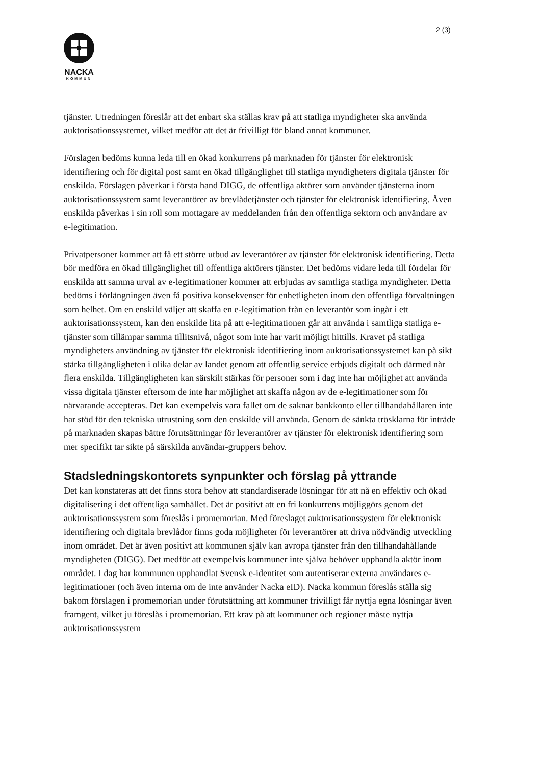2 (3)
NACKA
KOMMUN
tjänster. Utredningen föreslår att det enbart ska ställas krav på att statliga myndigheter ska använda auktorisationssystemet, vilket medför att det är frivilligt för bland annat kommuner.
Förslagen bedöms kunna leda till en ökad konkurrens på marknaden för tjänster för elektronisk identifiering och för digital post samt en ökad tillgänglighet till statliga myndigheters digitala tjänster för enskilda. Förslagen påverkar i första hand DIGG, de offentliga aktörer som använder tjänsterna inom auktorisationssystem samt leverantörer av brevlådetjänster och tjänster för elektronisk identifiering. Även enskilda påverkas i sin roll som mottagare av meddelanden från den offentliga sektorn och användare av e-legitimation.
Privatpersoner kommer att få ett större utbud av leverantörer av tjänster för elektronisk identifiering. Detta bör medföra en ökad tillgänglighet till offentliga aktörers tjänster. Det bedöms vidare leda till fördelar för enskilda att samma urval av e-legitimationer kommer att erbjudas av samtliga statliga myndigheter. Detta bedöms i förlängningen även få positiva konsekvenser för enhetligheten inom den offentliga förvaltningen som helhet. Om en enskild väljer att skaffa en e-legitimation från en leverantör som ingår i ett auktorisationssystem, kan den enskilde lita på att e-legitimationen går att använda i samtliga statliga e-tjänster som tillämpar samma tillitsnivå, något som inte har varit möjligt hittills. Kravet på statliga myndigheters användning av tjänster för elektronisk identifiering inom auktorisationssystemet kan på sikt stärka tillgängligheten i olika delar av landet genom att offentlig service erbjuds digitalt och därmed når flera enskilda. Tillgängligheten kan särskilt stärkas för personer som i dag inte har möjlighet att använda vissa digitala tjänster eftersom de inte har möjlighet att skaffa någon av de e-legitimationer som för närvarande accepteras. Det kan exempelvis vara fallet om de saknar bankkonto eller tillhandahållaren inte har stöd för den tekniska utrustning som den enskilde vill använda. Genom de sänkta trösklarna för inträde på marknaden skapas bättre förutsättningar för leverantörer av tjänster för elektronisk identifiering som mer specifikt tar sikte på särskilda användar-gruppers behov.
Stadsledningskontorets synpunkter och förslag på yttrande
Det kan konstateras att det finns stora behov att standardiserade lösningar för att nå en effektiv och ökad digitalisering i det offentliga samhället. Det är positivt att en fri konkurrens möjliggörs genom det auktorisationssystem som föreslås i promemorian. Med föreslaget auktorisationssystem för elektronisk identifiering och digitala brevlådor finns goda möjligheter för leverantörer att driva nödvändig utveckling inom området. Det är även positivt att kommunen själv kan avropa tjänster från den tillhandahållande myndigheten (DIGG). Det medför att exempelvis kommuner inte själva behöver upphandla aktör inom området. I dag har kommunen upphandlat Svensk e-identitet som autentiserar externa användares e-legitimationer (och även interna om de inte använder Nacka eID). Nacka kommun föreslås ställa sig bakom förslagen i promemorian under förutsättning att kommuner frivilligt får nyttja egna lösningar även framgent, vilket ju föreslås i promemorian. Ett krav på att kommuner och regioner måste nyttja auktorisationssystem